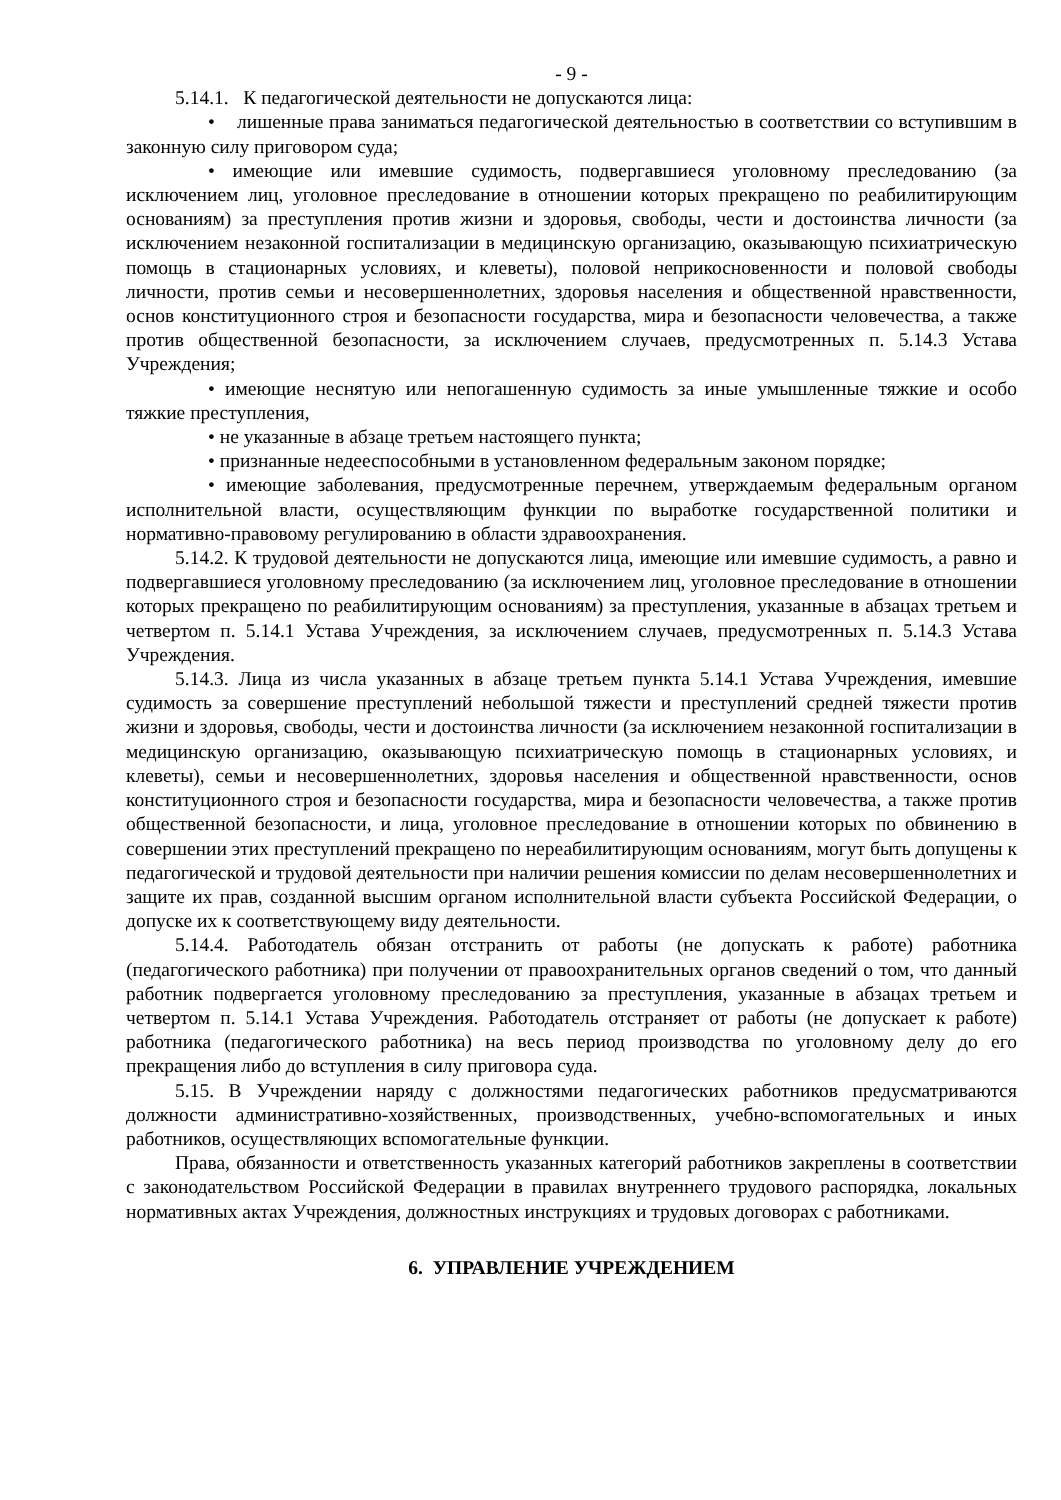- 9 -
5.14.1. К педагогической деятельности не допускаются лица:
• лишенные права заниматься педагогической деятельностью в соответствии со вступившим в законную силу приговором суда;
• имеющие или имевшие судимость, подвергавшиеся уголовному преследованию (за исключением лиц, уголовное преследование в отношении которых прекращено по реабилитирующим основаниям) за преступления против жизни и здоровья, свободы, чести и достоинства личности (за исключением незаконной госпитализации в медицинскую организацию, оказывающую психиатрическую помощь в стационарных условиях, и клеветы), половой неприкосновенности и половой свободы личности, против семьи и несовершеннолетних, здоровья населения и общественной нравственности, основ конституционного строя и безопасности государства, мира и безопасности человечества, а также против общественной безопасности, за исключением случаев, предусмотренных п. 5.14.3 Устава Учреждения;
• имеющие неснятую или непогашенную судимость за иные умышленные тяжкие и особо тяжкие преступления,
• не указанные в абзаце третьем настоящего пункта;
• признанные недееспособными в установленном федеральным законом порядке;
• имеющие заболевания, предусмотренные перечнем, утверждаемым федеральным органом исполнительной власти, осуществляющим функции по выработке государственной политики и нормативно-правовому регулированию в области здравоохранения.
5.14.2. К трудовой деятельности не допускаются лица, имеющие или имевшие судимость, а равно и подвергавшиеся уголовному преследованию (за исключением лиц, уголовное преследование в отношении которых прекращено по реабилитирующим основаниям) за преступления, указанные в абзацах третьем и четвертом п. 5.14.1 Устава Учреждения, за исключением случаев, предусмотренных п. 5.14.3 Устава Учреждения.
5.14.3. Лица из числа указанных в абзаце третьем пункта 5.14.1 Устава Учреждения, имевшие судимость за совершение преступлений небольшой тяжести и преступлений средней тяжести против жизни и здоровья, свободы, чести и достоинства личности (за исключением незаконной госпитализации в медицинскую организацию, оказывающую психиатрическую помощь в стационарных условиях, и клеветы), семьи и несовершеннолетних, здоровья населения и общественной нравственности, основ конституционного строя и безопасности государства, мира и безопасности человечества, а также против общественной безопасности, и лица, уголовное преследование в отношении которых по обвинению в совершении этих преступлений прекращено по нереабилитирующим основаниям, могут быть допущены к педагогической и трудовой деятельности при наличии решения комиссии по делам несовершеннолетних и защите их прав, созданной высшим органом исполнительной власти субъекта Российской Федерации, о допуске их к соответствующему виду деятельности.
5.14.4. Работодатель обязан отстранить от работы (не допускать к работе) работника (педагогического работника) при получении от правоохранительных органов сведений о том, что данный работник подвергается уголовному преследованию за преступления, указанные в абзацах третьем и четвертом п. 5.14.1 Устава Учреждения. Работодатель отстраняет от работы (не допускает к работе) работника (педагогического работника) на весь период производства по уголовному делу до его прекращения либо до вступления в силу приговора суда.
5.15. В Учреждении наряду с должностями педагогических работников предусматриваются должности административно-хозяйственных, производственных, учебно-вспомогательных и иных работников, осуществляющих вспомогательные функции.
Права, обязанности и ответственность указанных категорий работников закреплены в соответствии с законодательством Российской Федерации в правилах внутреннего трудового распорядка, локальных нормативных актах Учреждения, должностных инструкциях и трудовых договорах с работниками.
6. УПРАВЛЕНИЕ УЧРЕЖДЕНИЕМ